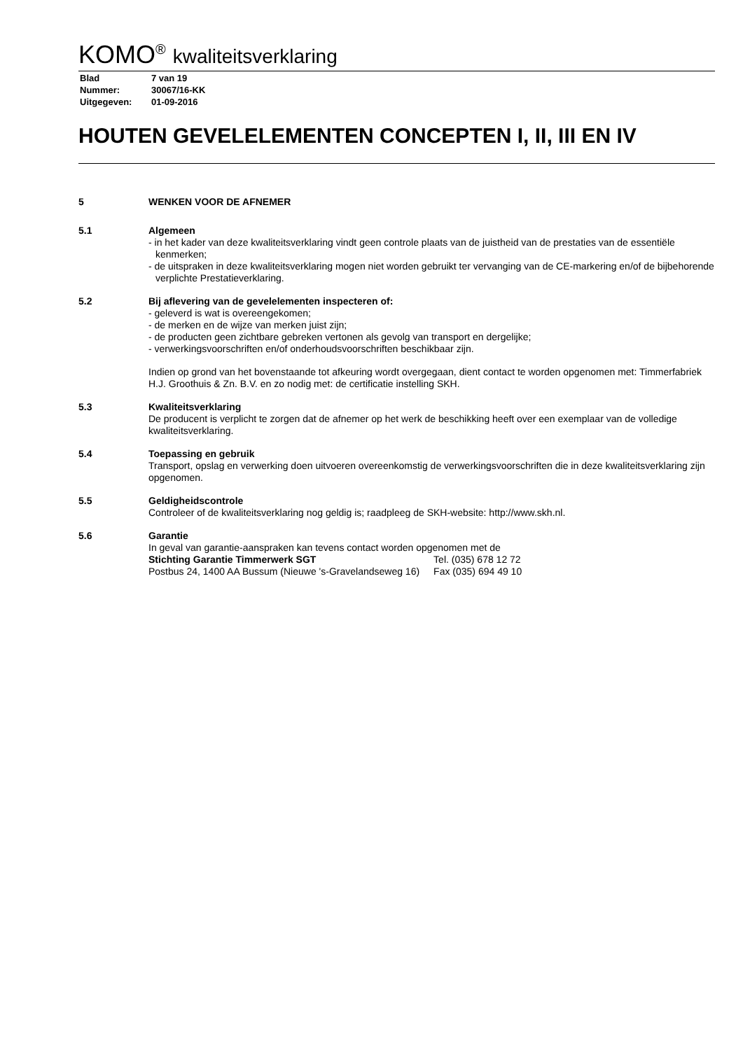KOMO<sup>®</sup> kwaliteitsverklaring
| Blad | 7 van 19 |
| Nummer: | 30067/16-KK |
| Uitgegeven: | 01-09-2016 |
HOUTEN GEVELELEMENTEN CONCEPTEN I, II, III EN IV
5 WENKEN VOOR DE AFNEMER
5.1 Algemeen
- in het kader van deze kwaliteitsverklaring vindt geen controle plaats van de juistheid van de prestaties van de essentiële kenmerken;
- de uitspraken in deze kwaliteitsverklaring mogen niet worden gebruikt ter vervanging van de CE-markering en/of de bijbehorende verplichte Prestatieverklaring.
5.2 Bij aflevering van de gevelelementen inspecteren of:
- geleverd is wat is overeengekomen;
- de merken en de wijze van merken juist zijn;
- de producten geen zichtbare gebreken vertonen als gevolg van transport en dergelijke;
- verwerkingsvoorschriften en/of onderhoudsvoorschriften beschikbaar zijn.
Indien op grond van het bovenstaande tot afkeuring wordt overgegaan, dient contact te worden opgenomen met: Timmerfabriek H.J. Groothuis & Zn. B.V. en zo nodig met: de certificatie instelling SKH.
5.3 Kwaliteitsverklaring
De producent is verplicht te zorgen dat de afnemer op het werk de beschikking heeft over een exemplaar van de volledige kwaliteitsverklaring.
5.4 Toepassing en gebruik
Transport, opslag en verwerking doen uitvoeren overeenkomstig de verwerkingsvoorschriften die in deze kwaliteitsverklaring zijn opgenomen.
5.5 Geldigheidscontrole
Controleer of de kwaliteitsverklaring nog geldig is; raadpleeg de SKH-website: http://www.skh.nl.
5.6 Garantie
In geval van garantie-aanspraken kan tevens contact worden opgenomen met de
| Stichting Garantie Timmerwerk SGT | Tel. (035) 678 12 72 |
| Postbus 24, 1400 AA Bussum (Nieuwe 's-Gravelandseweg 16) | Fax (035) 694 49 10 |